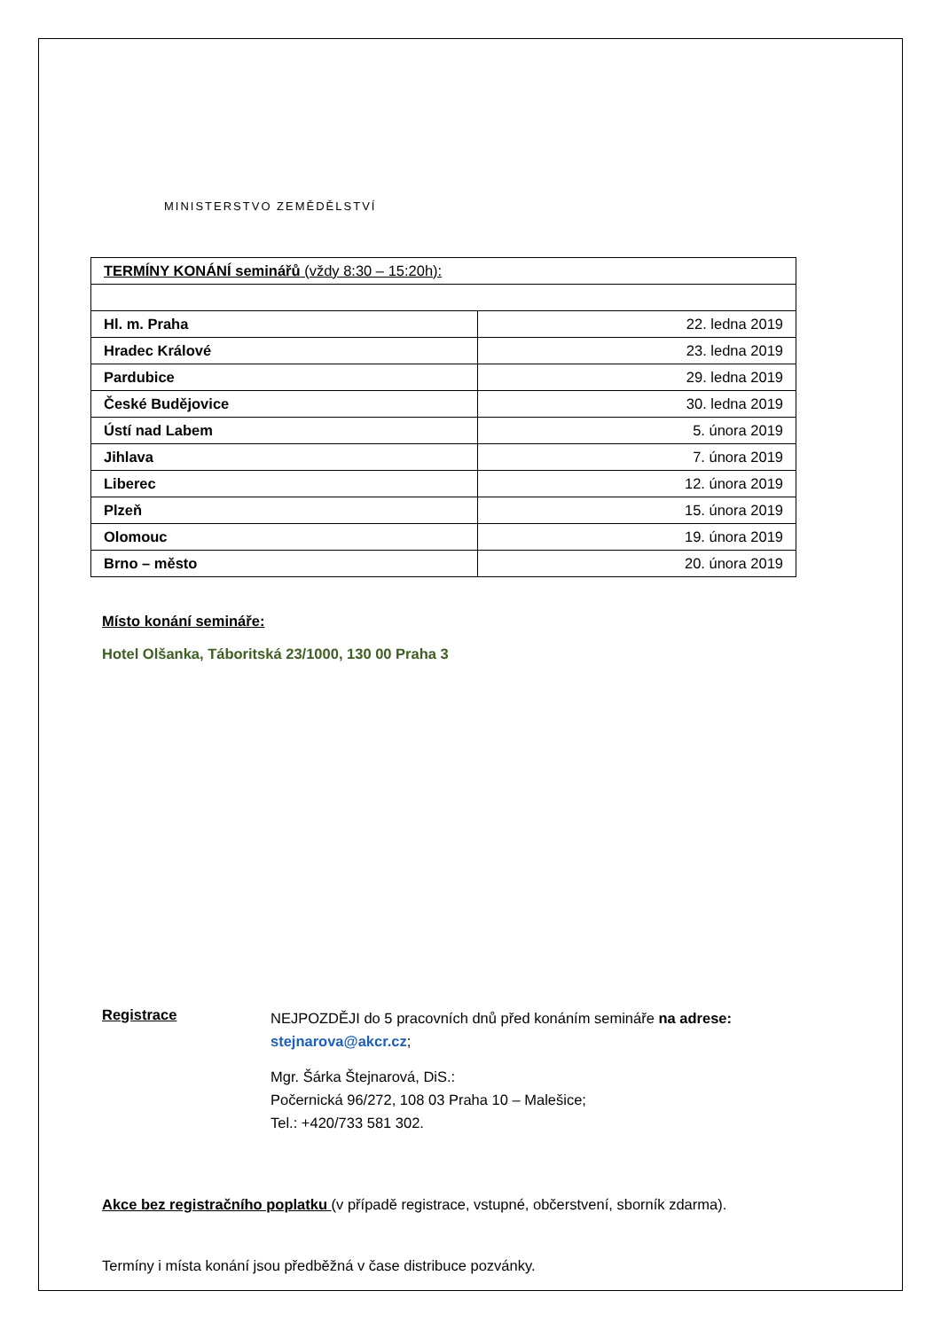MINISTERSTVO ZEMĚDĚLSTVÍ
| TERMÍNY KONÁNÍ seminářů (vždy 8:30 – 15:20h): | |
| Hl. m. Praha | 22. ledna 2019 |
| Hradec Králové | 23. ledna 2019 |
| Pardubice | 29. ledna 2019 |
| České Budějovice | 30. ledna 2019 |
| Ústí nad Labem | 5. února 2019 |
| Jihlava | 7. února 2019 |
| Liberec | 12. února 2019 |
| Plzeň | 15. února 2019 |
| Olomouc | 19. února 2019 |
| Brno – město | 20. února 2019 |
Místo konání semináře:
Hotel Olšanka, Táboritská 23/1000, 130 00 Praha 3
Registrace
NEJPOZDĚJI do 5 pracovních dnů před konáním semináře na adrese:
stejnarova@akcr.cz;
Mgr. Šárka Štejnarová, DiS.:
Počernická 96/272, 108 03 Praha 10 – Malešice;
Tel.: +420/733 581 302.
Akce bez registračního poplatku (v případě registrace, vstupné, občerstvení, sborník zdarma).
Termíny i místa konání jsou předběžná v čase distribuce pozvánky.